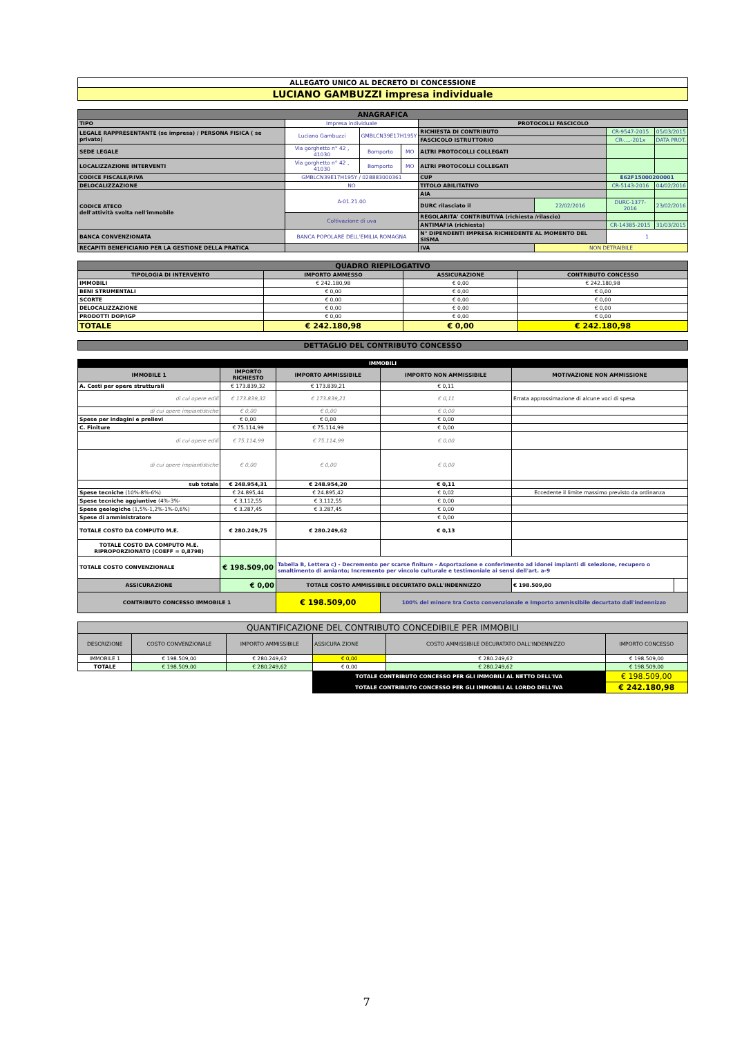| ALLEGATO UNICO AL DECRETO DI CONCESSIONE |
| LUCIANO GAMBUZZI impresa individuale |
| ANAGRAFICA | | | | | | | |
| TIPO | Impresa individuale | | | PROTOCOLLI FASCICOLO | | | |
| LEGALE RAPPRESENTANTE (se impresa) / PERSONA FISICA ( se privato) | Luciano Gambuzzi | GMBLCN39E17H195Y | | RICHIESTA DI CONTRIBUTO | | CR-9547-2015 | 05/03/2015 |
| | | | | FASCICOLO ISTRUTTORIO | | CR-....-201x | DATA PROT. |
| SEDE LEGALE | Via gorghetto n° 42 , 41030 | Bomporto | MO | ALTRI PROTOCOLLI COLLEGATI | | | |
| LOCALIZZAZIONE INTERVENTI | Via gorghetto n° 42 , 41030 | Bomporto | MO | ALTRI PROTOCOLLI COLLEGATI | | | |
| CODICE FISCALE/P.IVA | GMBLCN39E17H195Y / 028883000361 | | | CUP | | E62F15000200001 | |
| DELOCALIZZAZIONE | NO | | | TITOLO ABILITATIVO | | CR-5143-2016 | 04/02/2016 |
| CODICE ATECO dell'attività svolta nell'immobile | A-01.21.00 | | | AIA | | | |
| | | | | DURC rilasciato il | 22/02/2016 | DURC-1377-2016 | 23/02/2016 |
| | Coltivazione di uva | | | REGOLARITA' CONTRIBUTIVA (richiesta /rilascio) | | | |
| | | | | ANTIMAFIA (richiesta) | | CR-14385-2015 | 31/03/2015 |
| BANCA CONVENZIONATA | BANCA POPOLARE DELL'EMILIA ROMAGNA | | | N° DIPENDENTI IMPRESA RICHIEDENTE AL MOMENTO DEL SISMA | | 1 | |
| RECAPITI BENEFICIARIO PER LA GESTIONE DELLA PRATICA | | | | IVA | NON DETRAIBILE | | |
| QUADRO RIEPILOGATIVO | | | |
| TIPOLOGIA DI INTERVENTO | IMPORTO AMMESSO | ASSICURAZIONE | CONTRIBUTO CONCESSO |
| IMMOBILI | € 242.180,98 | € 0,00 | € 242.180,98 |
| BENI STRUMENTALI | € 0,00 | € 0,00 | € 0,00 |
| SCORTE | € 0,00 | € 0,00 | € 0,00 |
| DELOCALIZZAZIONE | € 0,00 | € 0,00 | € 0,00 |
| PRODOTTI DOP/IGP | € 0,00 | € 0,00 | € 0,00 |
| TOTALE | € 242.180,98 | € 0,00 | € 242.180,98 |
| DETTAGLIO DEL CONTRIBUTO CONCESSO |
| IMMOBILI | | | | | |
| IMMOBILE 1 | IMPORTO RICHIESTO | IMPORTO AMMISSIBILE | IMPORTO NON AMMISSIBILE | MOTIVAZIONE NON AMMISSIONE | |
| A. Costi per opere strutturali | € 173.839,32 | € 173.839,21 | € 0,11 | | |
| di cui opere edili | € 173.839,32 | € 173.839,21 | € 0,11 | Errata approssimazione di alcune voci di spesa | |
| di cui opere impiantistiche | € 0,00 | € 0,00 | € 0,00 | | |
| Spese per indagini e prelievi | € 0,00 | € 0,00 | € 0,00 | | |
| C. Finiture | € 75.114,99 | € 75.114,99 | € 0,00 | | |
| di cui opere edili | € 75.114,99 | € 75.114,99 | € 0,00 | | |
| di cui opere impiantistiche | € 0,00 | € 0,00 | € 0,00 | | |
| sub totale | € 248.954,31 | € 248.954,20 | € 0,11 | | |
| Spese tecniche (10%-8%-6%) | € 24.895,44 | € 24.895,42 | € 0,02 | Eccedente il limite massimo previsto da ordinanza | |
| Spese tecniche aggiuntive (4%-3%- | € 3.112,55 | € 3.112,55 | € 0,00 | | |
| Spese geologiche (1,5%-1,2%-1%-0,6%) | € 3.287,45 | € 3.287,45 | € 0,00 | | |
| Spese di amministratore | | | € 0,00 | | |
| TOTALE COSTO DA COMPUTO M.E. | € 280.249,75 | € 280.249,62 | € 0,13 | | |
| TOTALE COSTO DA COMPUTO M.E. RIPROPORZIONATO (COEFF = 0,8798) | | | | | |
| TOTALE COSTO CONVENZIONALE | € 198.509,00 | Tabella B, Lettera c) - Decremento per scarse finiture - Asportazione e conferimento ad idonei impianti di selezione, recupero o smaltimento di amianto; Incremento per vincolo culturale e testimoniale ai sensi dell'art. a-9 | | | |
| ASSICURAZIONE | € 0,00 | TOTALE COSTO AMMISSIBILE DECURTATO DALL'INDENNIZZO | | € 198.509,00 | |
| CONTRIBUTO CONCESSO IMMOBILE 1 | | € 198.509,00 | 100% del minore tra Costo convenzionale e Importo ammissibile decurtato dall'indennizzo | | |
| QUANTIFICAZIONE DEL CONTRIBUTO CONCEDIBILE PER IMMOBILI | | | | | |
| DESCRIZIONE | COSTO CONVENZIONALE | IMPORTO AMMISSIBILE | ASSICURA ZIONE | COSTO AMMISSIBILE DECURATATO DALL'INDENNIZZO | IMPORTO CONCESSO |
| IMMOBILE 1 | € 198.509,00 | € 280.249,62 | € 0,00 | € 280.249,62 | € 198.509,00 |
| TOTALE | € 198.509,00 | € 280.249,62 | € 0,00 | € 280.249,62 | € 198.509,00 |
| | | | TOTALE CONTRIBUTO CONCESSO PER GLI IMMOBILI AL NETTO DELL'IVA | | € 198.509,00 |
| | | | TOTALE CONTRIBUTO CONCESSO PER GLI IMMOBILI AL LORDO DELL'IVA | | € 242.180,98 |
7